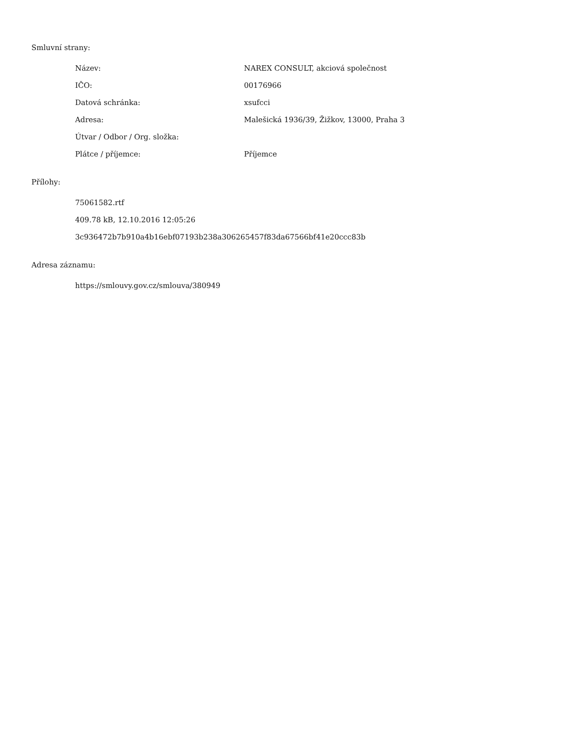Smluvní strany:
| Název: | NAREX CONSULT, akciová společnost |
| IČO: | 00176966 |
| Datová schránka: | xsufcci |
| Adresa: | Malešická 1936/39, Žižkov, 13000, Praha 3 |
| Útvar / Odbor / Org. složka: | |
| Plátce / příjemce: | Příjemce |
Přílohy:
75061582.rtf
409.78 kB, 12.10.2016 12:05:26
3c936472b7b910a4b16ebf07193b238a306265457f83da67566bf41e20ccc83b
Adresa záznamu:
https://smlouvy.gov.cz/smlouva/380949